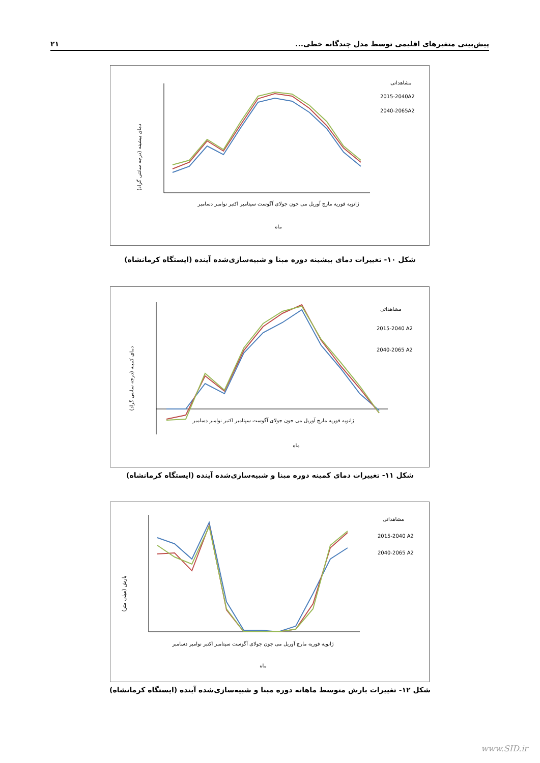پیش‌بینی متغیرهای اقلیمی توسط مدل چندگانه خطی... ۲۱
دمای بیشینه (درجه سانتی گراد)
مشاهداتی
2015-2040A2
2040-2065A2
ژانویه فوریه مارچ آوریل می جون جولای آگوست سپتامبر اکتبر نوامبر دسامبر
ماه
شکل ۱۰- تغییرات دمای بیشینه دوره مبنا و شبیه‌سازی‌شده آینده (ایستگاه کرمانشاه)
دمای کمینه (درجه سانتی گراد)
مشاهداتی
2015-2040 A2
2040-2065 A2
ژانویه فوریه مارچ آوریل می جون جولای آگوست سپتامبر اکتبر نوامبر دسامبر
ماه
شکل ۱۱- تغییرات دمای کمینه دوره مبنا و شبیه‌سازی‌شده آینده (ایستگاه کرمانشاه)
بارش (میلی متر)
مشاهداتی
2015-2040 A2
2040-2065 A2
ژانویه فوریه مارچ آوریل می جون جولای آگوست سپتامبر اکتبر نوامبر دسامبر
ماه
شکل ۱۲- تغییرات بارش متوسط ماهانه دوره مبنا و شبیه‌سازی‌شده آینده (ایستگاه کرمانشاه)
www.SID.ir